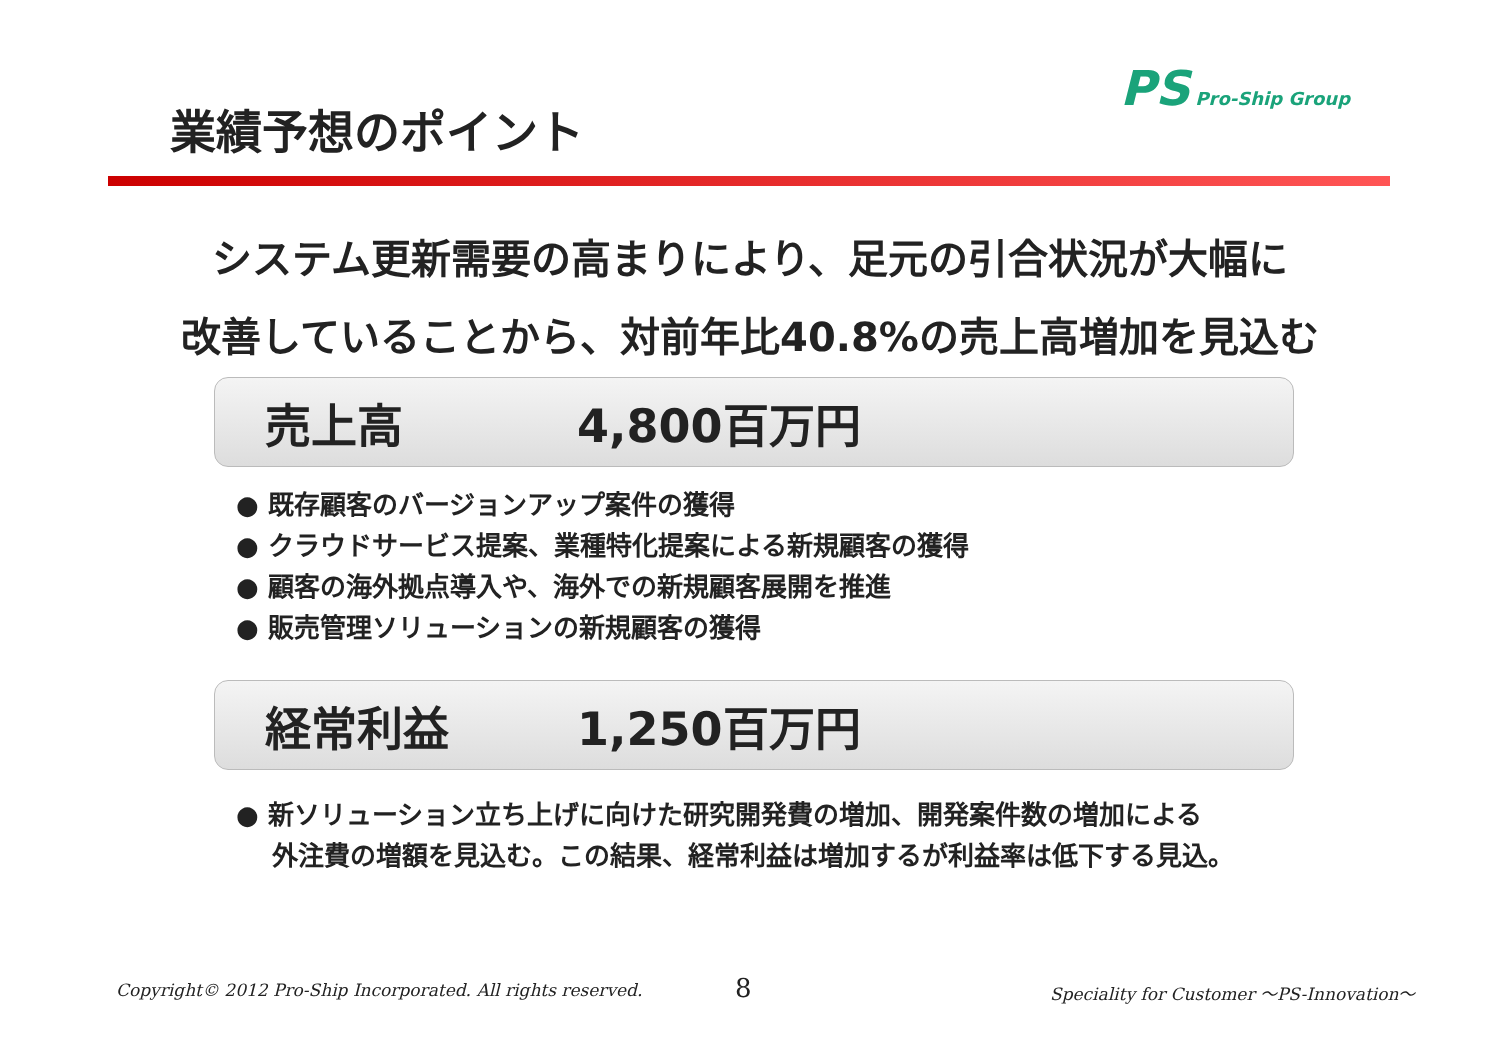業績予想のポイント
PS Pro-Ship Group
システム更新需要の高まりにより、足元の引合状況が大幅に
改善していることから、対前年比40.8%の売上高増加を見込む
売上高 4,800百万円
● 既存顧客のバージョンアップ案件の獲得
● クラウドサービス提案、業種特化提案による新規顧客の獲得
● 顧客の海外拠点導入や、海外での新規顧客展開を推進
● 販売管理ソリューションの新規顧客の獲得
経常利益 1,250百万円
● 新ソリューション立ち上げに向けた研究開発費の増加、開発案件数の増加による
外注費の増額を見込む。この結果、経常利益は増加するが利益率は低下する見込。
Copyright© 2012 Pro-Ship Incorporated. All rights reserved.
8
Speciality for Customer ～PS-Innovation～